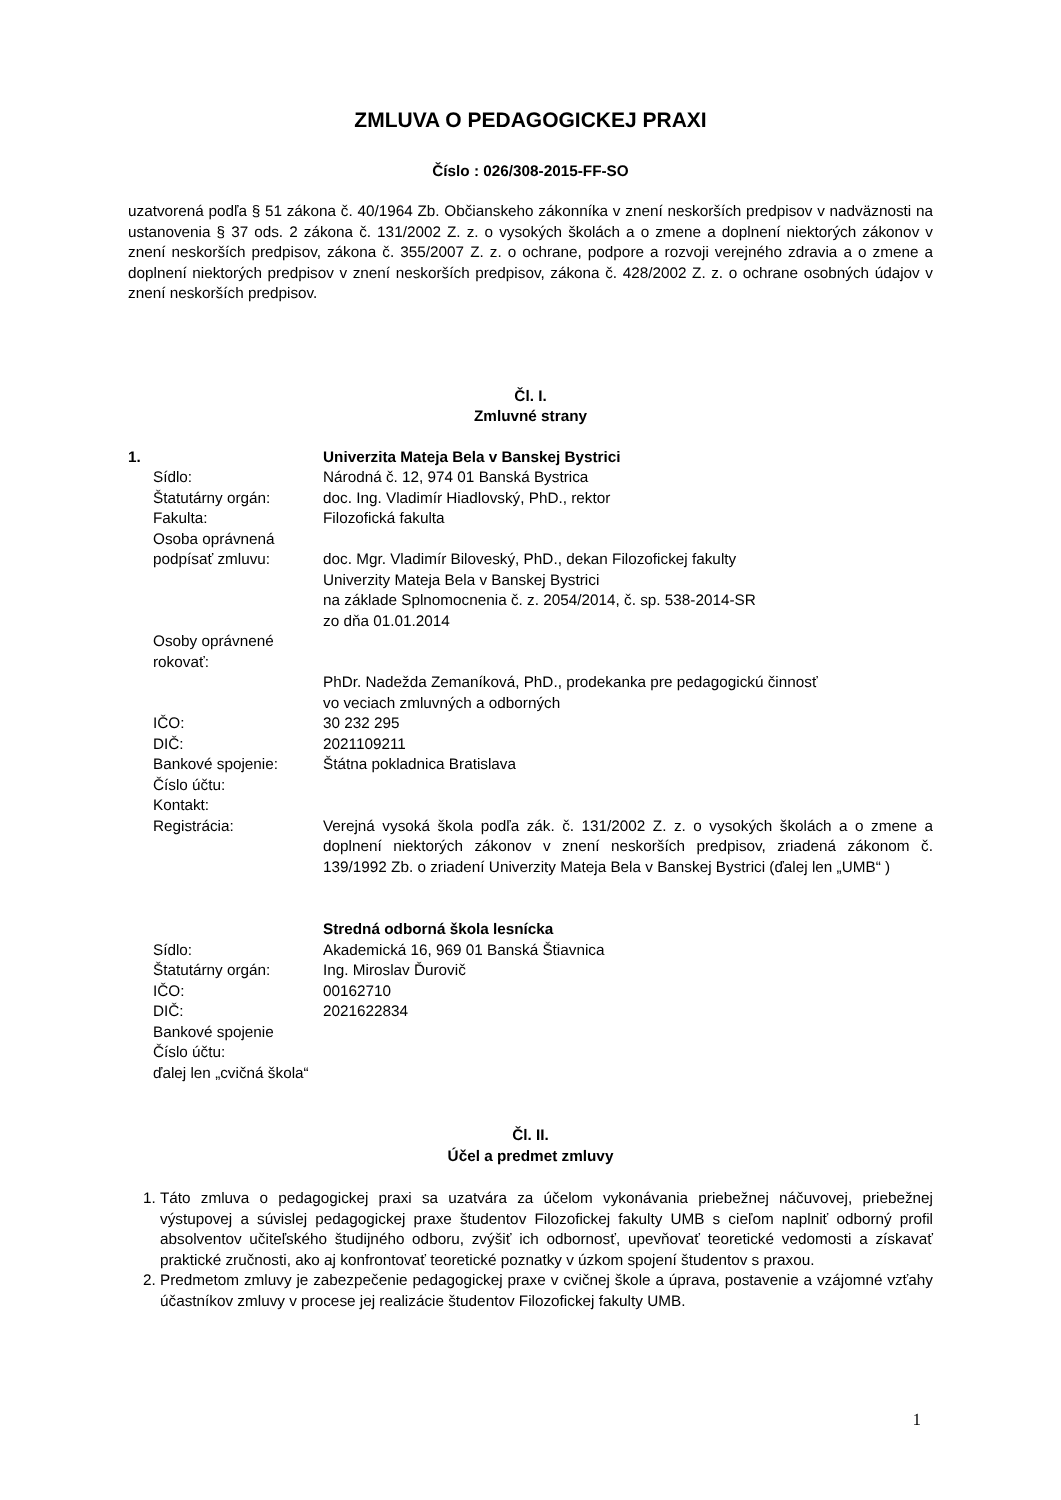ZMLUVA O PEDAGOGICKEJ PRAXI
Číslo : 026/308-2015-FF-SO
uzatvorená podľa § 51 zákona č. 40/1964 Zb. Občianskeho zákonníka v znení neskorších predpisov v nadväznosti na ustanovenia § 37 ods. 2 zákona č. 131/2002 Z. z. o vysokých školách a o zmene a doplnení niektorých zákonov v znení neskorších predpisov, zákona č. 355/2007 Z. z. o ochrane, podpore a rozvoji verejného zdravia a o zmene a doplnení niektorých predpisov v znení neskorších predpisov, zákona č. 428/2002 Z. z. o ochrane osobných údajov v znení neskorších predpisov.
Čl. I.
Zmluvné strany
| 1. | Univerzita Mateja Bela v Banskej Bystrici |
| Sídlo: | Národná č. 12, 974 01 Banská Bystrica |
| Štatutárny orgán: | doc. Ing. Vladimír Hiadlovský, PhD., rektor |
| Fakulta: | Filozofická fakulta |
| Osoba oprávnená podpísať zmluvu: | doc. Mgr. Vladimír Biloveský, PhD., dekan Filozofickej fakulty Univerzity Mateja Bela v Banskej Bystrici na základe Splnomocnenia č. z. 2054/2014, č. sp. 538-2014-SR zo dňa 01.01.2014 |
| Osoby oprávnené rokovať: | |
| | PhDr. Nadežda Zemaníková, PhD., prodekanka pre pedagogickú činnosť vo veciach zmluvných a odborných |
| IČO: | 30 232 295 |
| DIČ: | 2021109211 |
| Bankové spojenie: | Štátna pokladnica Bratislava |
| Číslo účtu: | |
| Kontakt: | |
| Registrácia: | Verejná vysoká škola podľa zák. č. 131/2002 Z. z. o vysokých školách a o zmene a doplnení niektorých zákonov v znení neskorších predpisov, zriadená zákonom č. 139/1992 Zb. o zriadení Univerzity Mateja Bela v Banskej Bystrici (ďalej len „UMB“ ) |
| | Stredná odborná škola lesnícka |
| Sídlo: | Akademická 16, 969 01 Banská Štiavnica |
| Štatutárny orgán: | Ing. Miroslav Ďurovič |
| IČO: | 00162710 |
| DIČ: | 2021622834 |
| Bankové spojenie | |
| Číslo účtu: | |
| ďalej len „cvičná škola“ | |
Čl. II.
Účel a predmet zmluvy
1. Táto zmluva o pedagogickej praxi sa uzatvára za účelom vykonávania priebežnej náčuvovej, priebežnej výstupovej a súvislej pedagogickej praxe študentov Filozofickej fakulty UMB s cieľom naplniť odborný profil absolventov učiteľského študijného odboru, zvýšiť ich odbornosť, upevňovať teoretické vedomosti a získavať praktické zručnosti, ako aj konfrontovať teoretické poznatky v úzkom spojení študentov s praxou.
2. Predmetom zmluvy je zabezpečenie pedagogickej praxe v cvičnej škole a úprava, postavenie a vzájomné vzťahy účastníkov zmluvy v procese jej realizácie študentov Filozofickej fakulty UMB.
1